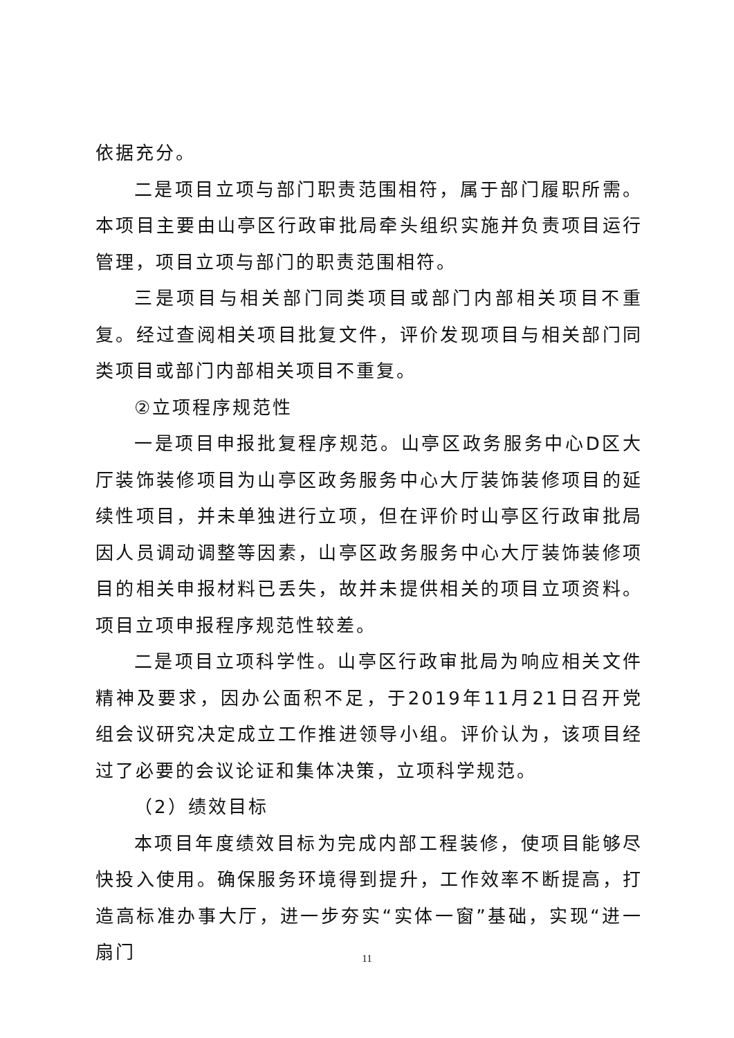依据充分。
二是项目立项与部门职责范围相符，属于部门履职所需。本项目主要由山亭区行政审批局牵头组织实施并负责项目运行管理，项目立项与部门的职责范围相符。
三是项目与相关部门同类项目或部门内部相关项目不重复。经过查阅相关项目批复文件，评价发现项目与相关部门同类项目或部门内部相关项目不重复。
②立项程序规范性
一是项目申报批复程序规范。山亭区政务服务中心D区大厅装饰装修项目为山亭区政务服务中心大厅装饰装修项目的延续性项目，并未单独进行立项，但在评价时山亭区行政审批局因人员调动调整等因素，山亭区政务服务中心大厅装饰装修项目的相关申报材料已丢失，故并未提供相关的项目立项资料。项目立项申报程序规范性较差。
二是项目立项科学性。山亭区行政审批局为响应相关文件精神及要求，因办公面积不足，于2019年11月21日召开党组会议研究决定成立工作推进领导小组。评价认为，该项目经过了必要的会议论证和集体决策，立项科学规范。
（2）绩效目标
本项目年度绩效目标为完成内部工程装修，使项目能够尽快投入使用。确保服务环境得到提升，工作效率不断提高，打造高标准办事大厅，进一步夯实“实体一窗”基础，实现“进一扇门
11